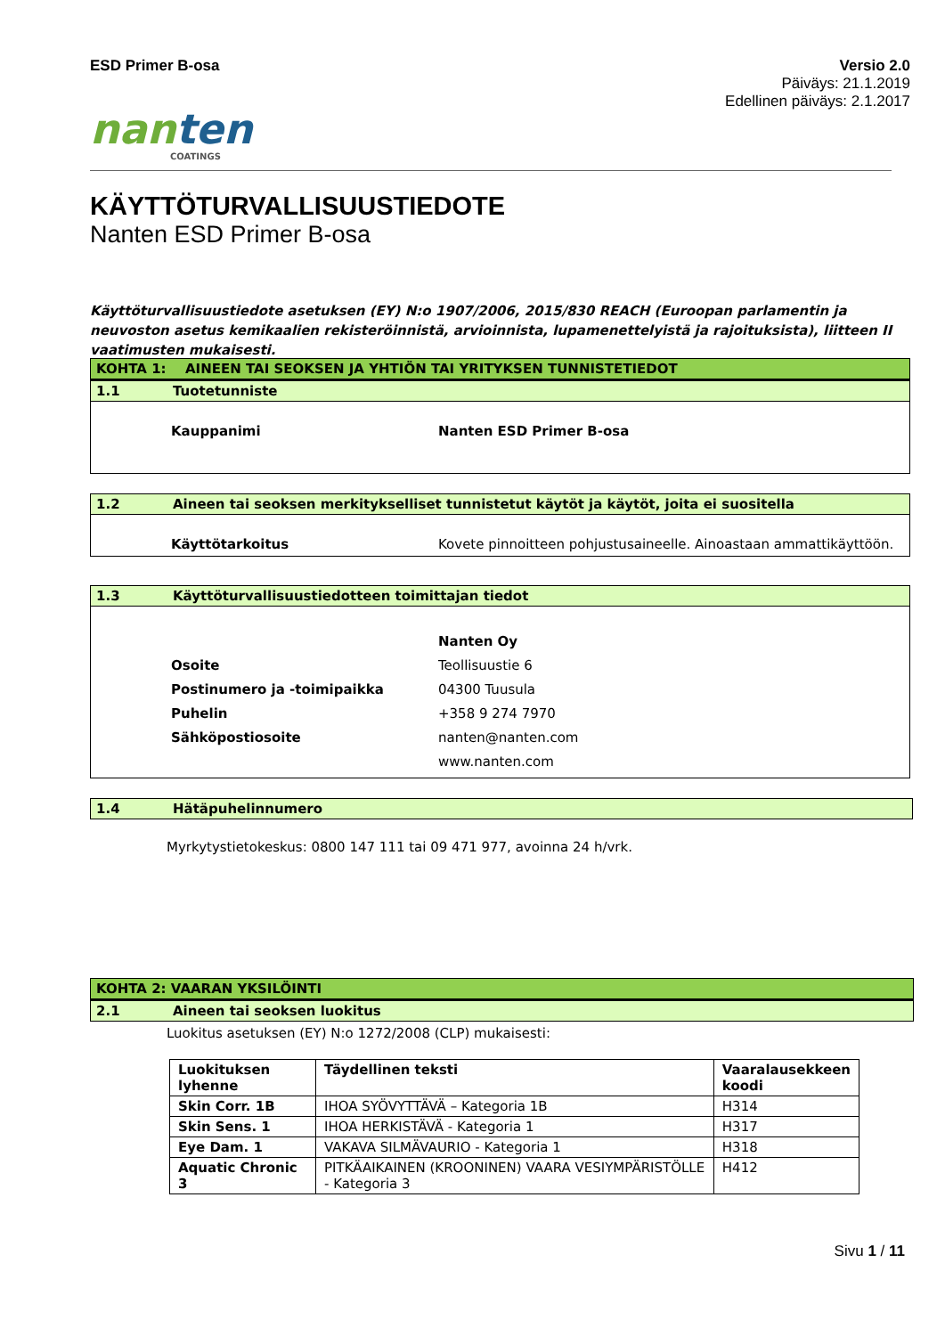ESD Primer B-osa Versio 2.0
Päiväys: 21.1.2019
Edellinen päiväys: 2.1.2017
nanten
COATINGS
KÄYTTÖTURVALLISUUSTIEDOTE
Nanten ESD Primer B-osa
Käyttöturvallisuustiedote asetuksen (EY) N:o 1907/2006, 2015/830 REACH (Euroopan parlamentin ja neuvoston asetus kemikaalien rekisteröinnistä, arvioinnista, lupamenettelyistä ja rajoituksista), liitteen II vaatimusten mukaisesti.
KOHTA 1: AINEEN TAI SEOKSEN JA YHTIÖN TAI YRITYKSEN TUNNISTETIEDOT
1.1 Tuotetunniste
Kauppanimi Nanten ESD Primer B-osa
1.2 Aineen tai seoksen merkitykselliset tunnistetut käytöt ja käytöt, joita ei suositella
Käyttötarkoitus Kovete pinnoitteen pohjustusaineelle. Ainoastaan ammattikäyttöön.
1.3 Käyttöturvallisuustiedotteen toimittajan tiedot
Nanten Oy
Osoite Teollisuustie 6
Postinumero ja -toimipaikka 04300 Tuusula
Puhelin +358 9 274 7970
Sähköpostiosoite nanten@nanten.com
www.nanten.com
1.4 Hätäpuhelinnumero
Myrkytystietokeskus: 0800 147 111 tai 09 471 977, avoinna 24 h/vrk.
KOHTA 2: VAARAN YKSILÖINTI
2.1 Aineen tai seoksen luokitus
Luokitus asetuksen (EY) N:o 1272/2008 (CLP) mukaisesti:
| Luokituksen lyhenne | Täydellinen teksti | Vaaralausekkeen koodi |
| --- | --- | --- |
| Skin Corr. 1B | IHOA SYÖVYTTÄVÄ – Kategoria 1B | H314 |
| Skin Sens. 1 | IHOA HERKISTÄVÄ - Kategoria 1 | H317 |
| Eye Dam. 1 | VAKAVA SILMÄVAURIO - Kategoria 1 | H318 |
| Aquatic Chronic 3 | PITKÄAIKAINEN (KROONINEN) VAARA VESIYMPÄRISTÖLLE - Kategoria 3 | H412 |
Sivu 1 / 11